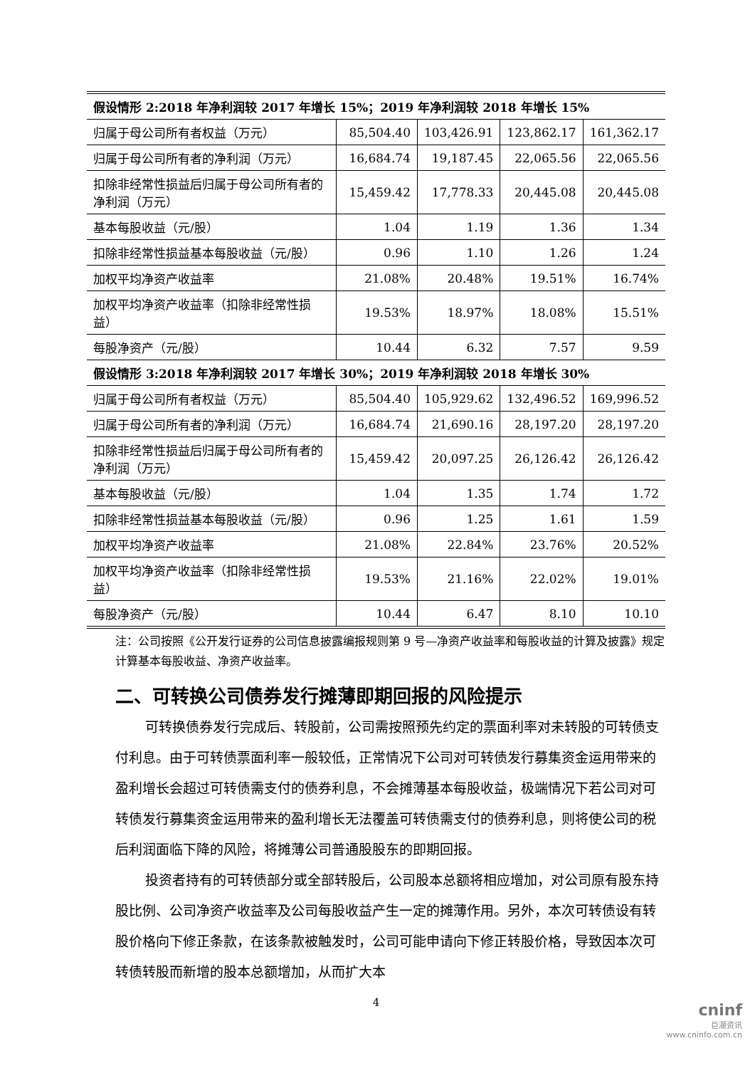| 假设情形 2:2018 年净利润较 2017 年增长 15%；2019 年净利润较 2018 年增长 15% | | | | |
| --- | --- | --- | --- | --- |
| 归属于母公司所有者权益（万元） | 85,504.40 | 103,426.91 | 123,862.17 | 161,362.17 |
| 归属于母公司所有者的净利润（万元） | 16,684.74 | 19,187.45 | 22,065.56 | 22,065.56 |
| 扣除非经常性损益后归属于母公司所有者的净利润（万元） | 15,459.42 | 17,778.33 | 20,445.08 | 20,445.08 |
| 基本每股收益（元/股） | 1.04 | 1.19 | 1.36 | 1.34 |
| 扣除非经常性损益基本每股收益（元/股） | 0.96 | 1.10 | 1.26 | 1.24 |
| 加权平均净资产收益率 | 21.08% | 20.48% | 19.51% | 16.74% |
| 加权平均净资产收益率（扣除非经常性损益） | 19.53% | 18.97% | 18.08% | 15.51% |
| 每股净资产（元/股） | 10.44 | 6.32 | 7.57 | 9.59 |
| 假设情形 3:2018 年净利润较 2017 年增长 30%；2019 年净利润较 2018 年增长 30% | | | | |
| 归属于母公司所有者权益（万元） | 85,504.40 | 105,929.62 | 132,496.52 | 169,996.52 |
| 归属于母公司所有者的净利润（万元） | 16,684.74 | 21,690.16 | 28,197.20 | 28,197.20 |
| 扣除非经常性损益后归属于母公司所有者的净利润（万元） | 15,459.42 | 20,097.25 | 26,126.42 | 26,126.42 |
| 基本每股收益（元/股） | 1.04 | 1.35 | 1.74 | 1.72 |
| 扣除非经常性损益基本每股收益（元/股） | 0.96 | 1.25 | 1.61 | 1.59 |
| 加权平均净资产收益率 | 21.08% | 22.84% | 23.76% | 20.52% |
| 加权平均净资产收益率（扣除非经常性损益） | 19.53% | 21.16% | 22.02% | 19.01% |
| 每股净资产（元/股） | 10.44 | 6.47 | 8.10 | 10.10 |
注：公司按照《公开发行证券的公司信息披露编报规则第 9 号—净资产收益率和每股收益的计算及披露》规定计算基本每股收益、净资产收益率。
二、可转换公司债券发行摊薄即期回报的风险提示
可转换债券发行完成后、转股前，公司需按照预先约定的票面利率对未转股的可转债支付利息。由于可转债票面利率一般较低，正常情况下公司对可转债发行募集资金运用带来的盈利增长会超过可转债需支付的债券利息，不会摊薄基本每股收益，极端情况下若公司对可转债发行募集资金运用带来的盈利增长无法覆盖可转债需支付的债券利息，则将使公司的税后利润面临下降的风险，将摊薄公司普通股股东的即期回报。
投资者持有的可转债部分或全部转股后，公司股本总额将相应增加，对公司原有股东持股比例、公司净资产收益率及公司每股收益产生一定的摊薄作用。另外，本次可转债设有转股价格向下修正条款，在该条款被触发时，公司可能申请向下修正转股价格，导致因本次可转债转股而新增的股本总额增加，从而扩大本
4
cninf
巨潮资讯
www.cninfo.com.cn